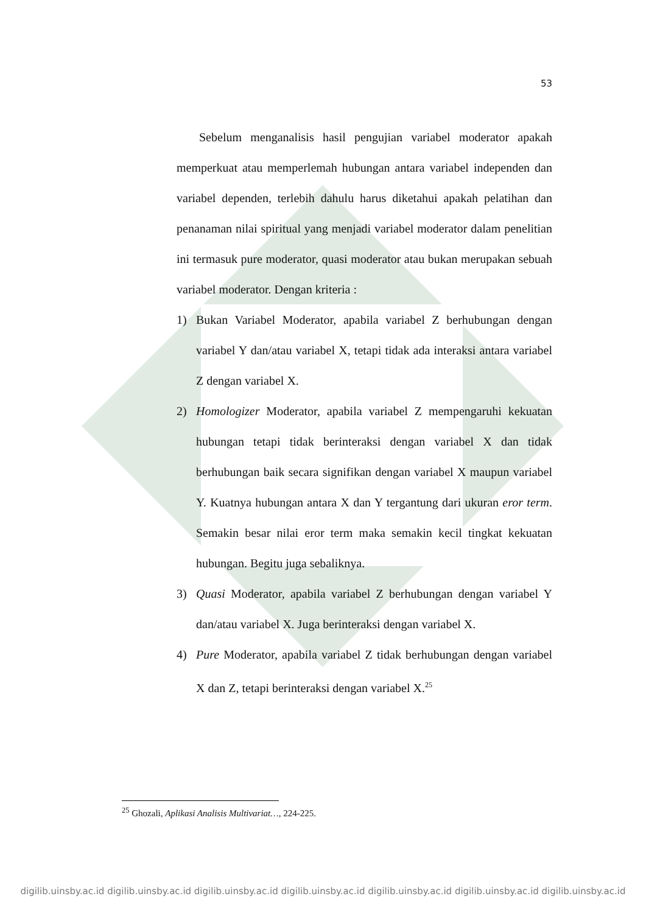53
Sebelum menganalisis hasil pengujian variabel moderator apakah memperkuat atau memperlemah hubungan antara variabel independen dan variabel dependen, terlebih dahulu harus diketahui apakah pelatihan dan penanaman nilai spiritual yang menjadi variabel moderator dalam penelitian ini termasuk pure moderator, quasi moderator atau bukan merupakan sebuah variabel moderator. Dengan kriteria :
1) Bukan Variabel Moderator, apabila variabel Z berhubungan dengan variabel Y dan/atau variabel X, tetapi tidak ada interaksi antara variabel Z dengan variabel X.
2) Homologizer Moderator, apabila variabel Z mempengaruhi kekuatan hubungan tetapi tidak berinteraksi dengan variabel X dan tidak berhubungan baik secara signifikan dengan variabel X maupun variabel Y. Kuatnya hubungan antara X dan Y tergantung dari ukuran eror term. Semakin besar nilai eror term maka semakin kecil tingkat kekuatan hubungan. Begitu juga sebaliknya.
3) Quasi Moderator, apabila variabel Z berhubungan dengan variabel Y dan/atau variabel X. Juga berinteraksi dengan variabel X.
4) Pure Moderator, apabila variabel Z tidak berhubungan dengan variabel X dan Z, tetapi berinteraksi dengan variabel X.<sup>25</sup>
<sup>25</sup> Ghozali, Aplikasi Analisis Multivariat…, 224-225.
digilib.uinsby.ac.id digilib.uinsby.ac.id digilib.uinsby.ac.id digilib.uinsby.ac.id digilib.uinsby.ac.id digilib.uinsby.ac.id digilib.uinsby.ac.id